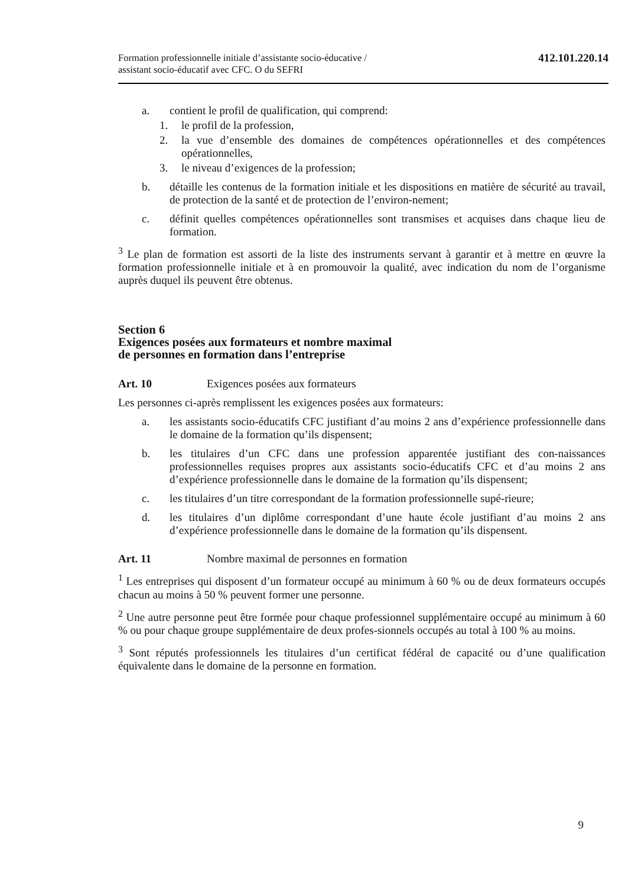Formation professionnelle initiale d’assistante socio-éducative /
assistant socio-éducatif avec CFC. O du SEFRI
412.101.220.14
a. contient le profil de qualification, qui comprend:
1. le profil de la profession,
2. la vue d’ensemble des domaines de compétences opérationnelles et des compétences opérationnelles,
3. le niveau d’exigences de la profession;
b. détaille les contenus de la formation initiale et les dispositions en matière de sécurité au travail, de protection de la santé et de protection de l’environ-nement;
c. définit quelles compétences opérationnelles sont transmises et acquises dans chaque lieu de formation.
<sup>3</sup> Le plan de formation est assorti de la liste des instruments servant à garantir et à mettre en œuvre la formation professionnelle initiale et à en promouvoir la qualité, avec indication du nom de l’organisme auprès duquel ils peuvent être obtenus.
Section 6
Exigences posées aux formateurs et nombre maximal
de personnes en formation dans l’entreprise
Art. 10 Exigences posées aux formateurs
Les personnes ci-après remplissent les exigences posées aux formateurs:
a. les assistants socio-éducatifs CFC justifiant d’au moins 2 ans d’expérience professionnelle dans le domaine de la formation qu’ils dispensent;
b. les titulaires d’un CFC dans une profession apparentée justifiant des con-naissances professionnelles requises propres aux assistants socio-éducatifs CFC et d’au moins 2 ans d’expérience professionnelle dans le domaine de la formation qu’ils dispensent;
c. les titulaires d’un titre correspondant de la formation professionnelle supé-rieure;
d. les titulaires d’un diplôme correspondant d’une haute école justifiant d’au moins 2 ans d’expérience professionnelle dans le domaine de la formation qu’ils dispensent.
Art. 11 Nombre maximal de personnes en formation
<sup>1</sup> Les entreprises qui disposent d’un formateur occupé au minimum à 60 % ou de deux formateurs occupés chacun au moins à 50 % peuvent former une personne.
<sup>2</sup> Une autre personne peut être formée pour chaque professionnel supplémentaire occupé au minimum à 60 % ou pour chaque groupe supplémentaire de deux profes-sionnels occupés au total à 100 % au moins.
<sup>3</sup> Sont réputés professionnels les titulaires d’un certificat fédéral de capacité ou d’une qualification équivalente dans le domaine de la personne en formation.
9